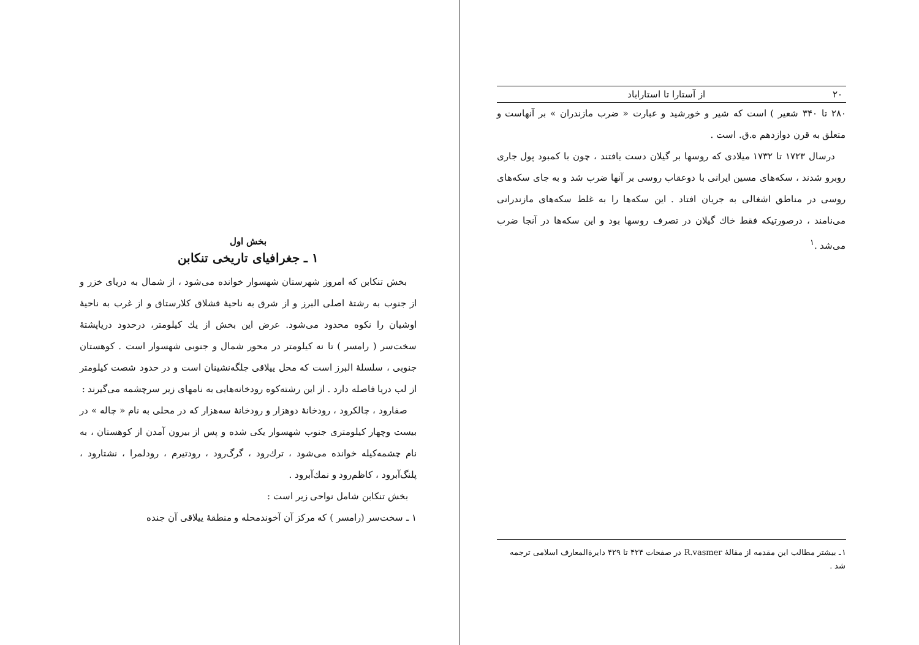۲۰ از آستارا تا استاراباد
۲۸۰ تا ۳۴۰ شعیر ) است که شیر و خورشید و عبارت « ضرب مازندران » بر آنهاست و متعلق به قرن دوازدهم ه.ق. است .
درسال ۱۷۲۳ تا ۱۷۳۲ میلادی که روسها بر گیلان دست یافتند ، چون با کمبود پول جاری روبرو شدند ، سکه‌های مسین ایرانی با دوعقاب روسی بر آنها ضرب شد و به جای سکه‌های روسی در مناطق اشغالی به جریان افتاد . این سکه‌ها را به غلط سکه‌های مازندرانی می‌نامند ، درصورتیکه فقط خاك گیلان در تصرف روسها بود و این سکه‌ها در آنجا ضرب می‌شد .<sup>۱</sup>
۱ـ بیشتر مطالب این مقدمه از مقالهٔ R.vasmer در صفحات ۴۲۴ تا ۴۲۹ دایرة‌المعارف اسلامی ترجمه شد .
بخش اول
۱ ـ جغرافیای تاریخی تنکابن
بخش تنکابن که امروز شهرستان شهسوار خوانده می‌شود ، از شمال به دریای خزر و از جنوب به رشتهٔ اصلی البرز و از شرق به ناحیهٔ قشلاق کلارستاق و از غرب به ناحیهٔ اوشیان را نکوه محدود می‌شود. عرض این بخش از یك کیلومتر، درحدود دریاپشتهٔ سخت‌سر ( رامسر ) تا نه کیلومتر در محور شمال و جنوبی شهسوار است . کوهستان جنوبی ، سلسلهٔ البرز است که محل ییلاقی جلگه‌نشینان است و در حدود شصت کیلومتر از لب دریا فاصله دارد . از این رشته‌کوه رودخانه‌هایی به نامهای زیر سرچشمه می‌گیرند :
صفارود ، چالکرود ، رودخانهٔ دوهزار و رودخانهٔ سه‌هزار که در محلی به نام « چاله » در بیست وچهار کیلومتری جنوب شهسوار یکی شده و پس از بیرون آمدن از کوهستان ، به نام چشمه‌کیله خوانده می‌شود ، ترك‌رود ، گرگ‌رود ، رودتیرم ، رودلمرا ، نشتارود ، پلنگ‌آبرود ، کاظم‌رود و نمك‌آبرود .
بخش تنکابن شامل نواحی زیر است :
۱ ـ سخت‌سر (رامسر ) که مرکز آن آخوندمحله و منطقهٔ ییلاقی آن جنده‌